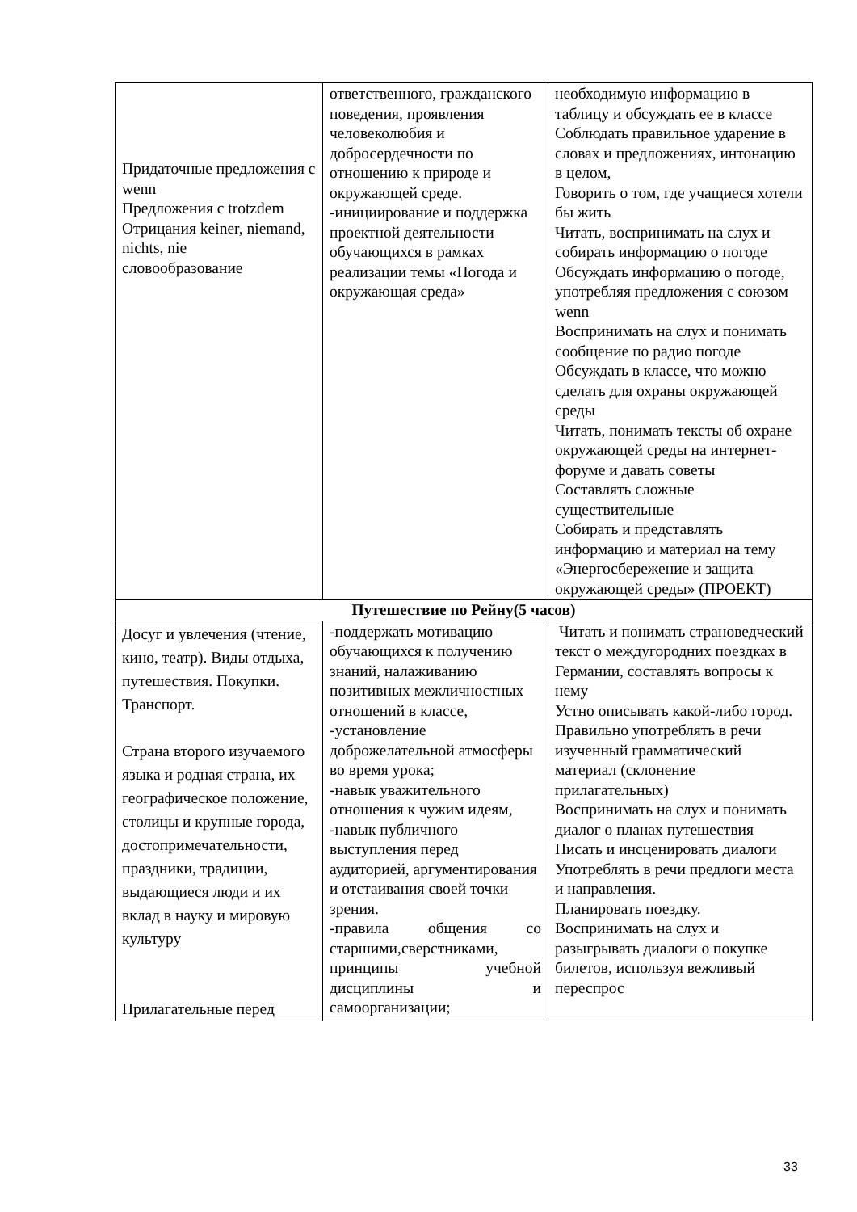| Придаточные предложения с wenn Предложения с trotzdem Отрицания keiner, niemand, nichts, nie словообразование | ответственного, гражданского поведения, проявления человеколюбия и добросердечности по отношению к природе и окружающей среде. -инициирование и поддержка проектной деятельности обучающихся в рамках реализации темы «Погода и окружающая среда» | необходимую информацию в таблицу и обсуждать ее в классе Соблюдать правильное ударение в словах и предложениях, интонацию в целом, Говорить о том, где учащиеся хотели бы жить Читать, воспринимать на слух и собирать информацию о погоде Обсуждать информацию о погоде, употребляя предложения с союзом wenn Воспринимать на слух и понимать сообщение по радио погоде Обсуждать в классе, что можно сделать для охраны окружающей среды Читать, понимать тексты об охране окружающей среды на интернет-форуме и давать советы Составлять сложные существительные Собирать и представлять информацию и материал на тему «Энергосбережение и защита окружающей среды» (ПРОЕКТ) |
| Путешествие по Рейну(5 часов) | | |
| Досуг и увлечения (чтение, кино, театр). Виды отдыха, путешествия. Покупки. Транспорт. Страна второго изучаемого языка и родная страна, их географическое положение, столицы и крупные города, достопримечательности, праздники, традиции, выдающиеся люди и их вклад в науку и мировую культуру Прилагательные перед | -поддержать мотивацию обучающихся к получению знаний, налаживанию позитивных межличностных отношений в классе, -установление доброжелательной атмосферы во время урока; -навык уважительного отношения к чужим идеям, -навык публичного выступления перед аудиторией, аргументирования и отстаивания своей точки зрения. -правила общения со старшими,сверстниками, принципы учебной дисциплины и самоорганизации; | Читать и понимать страноведческий текст о междугородних поездках в Германии, составлять вопросы к нему Устно описывать какой-либо город. Правильно употреблять в речи изученный грамматический материал (склонение прилагательных) Воспринимать на слух и понимать диалог о планах путешествия Писать и инсценировать диалоги Употреблять в речи предлоги места и направления. Планировать поездку. Воспринимать на слух и разыгрывать диалоги о покупке билетов, используя вежливый переспрос |
33